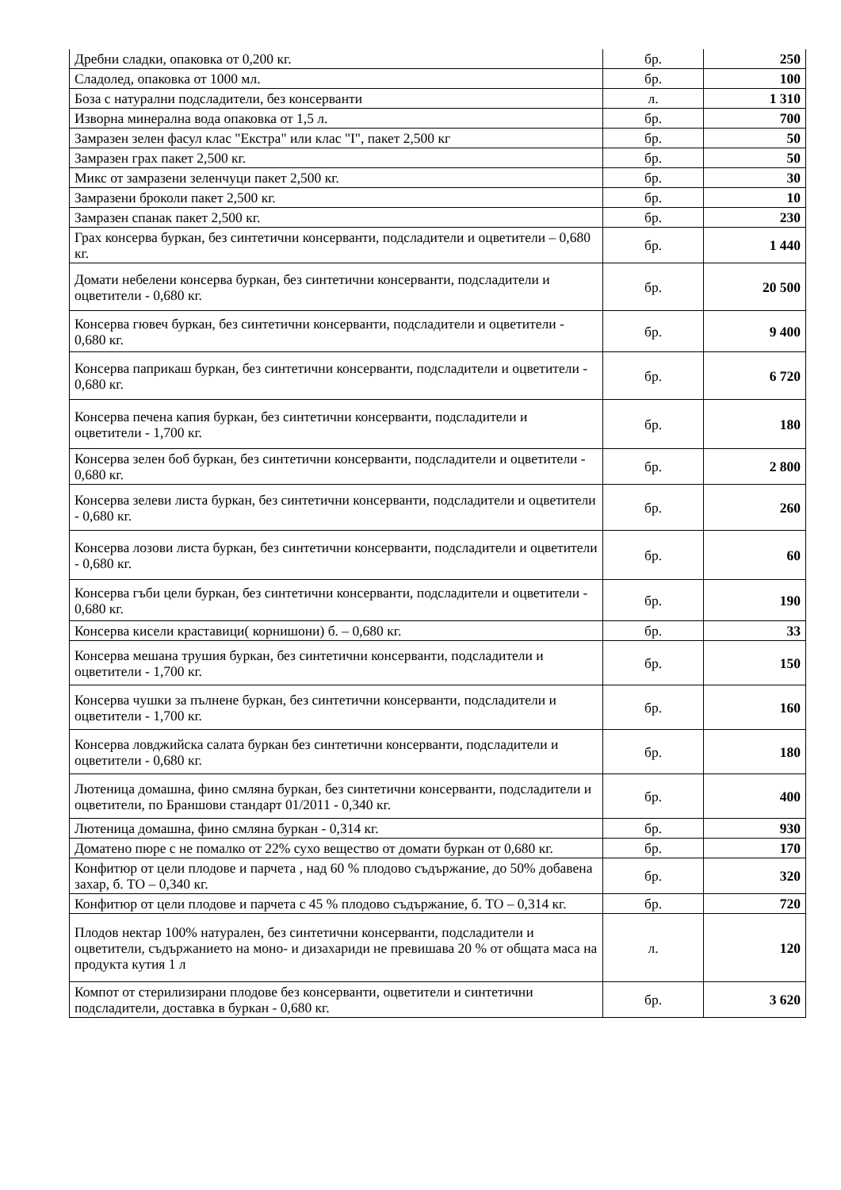| Дребни сладки, опаковка от 0,200 кг. | бр. | 250 |
| Сладолед, опаковка от 1000 мл. | бр. | 100 |
| Боза с натурални подсладители, без консерванти | л. | 1 310 |
| Изворна минерална вода опаковка от 1,5 л. | бр. | 700 |
| Замразен зелен фасул клас "Екстра" или клас "I", пакет 2,500 кг | бр. | 50 |
| Замразен грах пакет 2,500 кг. | бр. | 50 |
| Микс от замразени зеленчуци пакет 2,500 кг. | бр. | 30 |
| Замразени броколи пакет 2,500 кг. | бр. | 10 |
| Замразен спанак пакет 2,500 кг. | бр. | 230 |
| Грах консерва буркан, без синтетични консерванти, подсладители и оцветители – 0,680 кг. | бр. | 1 440 |
| Домати небелени консерва буркан, без синтетични консерванти, подсладители и оцветители - 0,680 кг. | бр. | 20 500 |
| Консерва гювеч буркан, без синтетични консерванти, подсладители и оцветители - 0,680 кг. | бр. | 9 400 |
| Консерва паприкаш буркан, без синтетични консерванти, подсладители и оцветители - 0,680 кг. | бр. | 6 720 |
| Консерва печена капия буркан, без синтетични консерванти, подсладители и оцветители - 1,700 кг. | бр. | 180 |
| Консерва зелен боб буркан, без синтетични консерванти, подсладители и оцветители - 0,680 кг. | бр. | 2 800 |
| Консерва зелеви листа буркан, без синтетични консерванти, подсладители и оцветители - 0,680 кг. | бр. | 260 |
| Консерва лозови листа буркан, без синтетични консерванти, подсладители и оцветители - 0,680 кг. | бр. | 60 |
| Консерва гъби цели буркан, без синтетични консерванти, подсладители и оцветители - 0,680 кг. | бр. | 190 |
| Консерва кисели краставици( корнишони) б. – 0,680 кг. | бр. | 33 |
| Консерва мешана трушия буркан, без синтетични консерванти, подсладители и оцветители - 1,700 кг. | бр. | 150 |
| Консерва чушки за пълнене буркан, без синтетични консерванти, подсладители и оцветители - 1,700 кг. | бр. | 160 |
| Консерва ловджийска салата буркан без синтетични консерванти, подсладители и оцветители - 0,680 кг. | бр. | 180 |
| Лютеница домашна, фино смляна буркан, без синтетични консерванти, подсладители и оцветители, по Браншови стандарт 01/2011 - 0,340 кг. | бр. | 400 |
| Лютеница домашна, фино смляна буркан - 0,314 кг. | бр. | 930 |
| Доматено пюре с не помалко от 22% сухо вещество от домати буркан от 0,680 кг. | бр. | 170 |
| Конфитюр от цели плодове и парчета , над 60 % плодово съдържание, до 50% добавена захар, б. ТО – 0,340 кг. | бр. | 320 |
| Конфитюр от цели плодове и парчета с 45 % плодово съдържание, б. ТО – 0,314 кг. | бр. | 720 |
| Плодов нектар 100% натурален, без синтетични консерванти, подсладители и оцветители, съдържанието на моно- и дизахариди не превишава 20 % от общата маса на продукта кутия 1 л | л. | 120 |
| Компот от стерилизирани плодове без консерванти, оцветители и синтетични подсладители, доставка в буркан - 0,680 кг. | бр. | 3 620 |